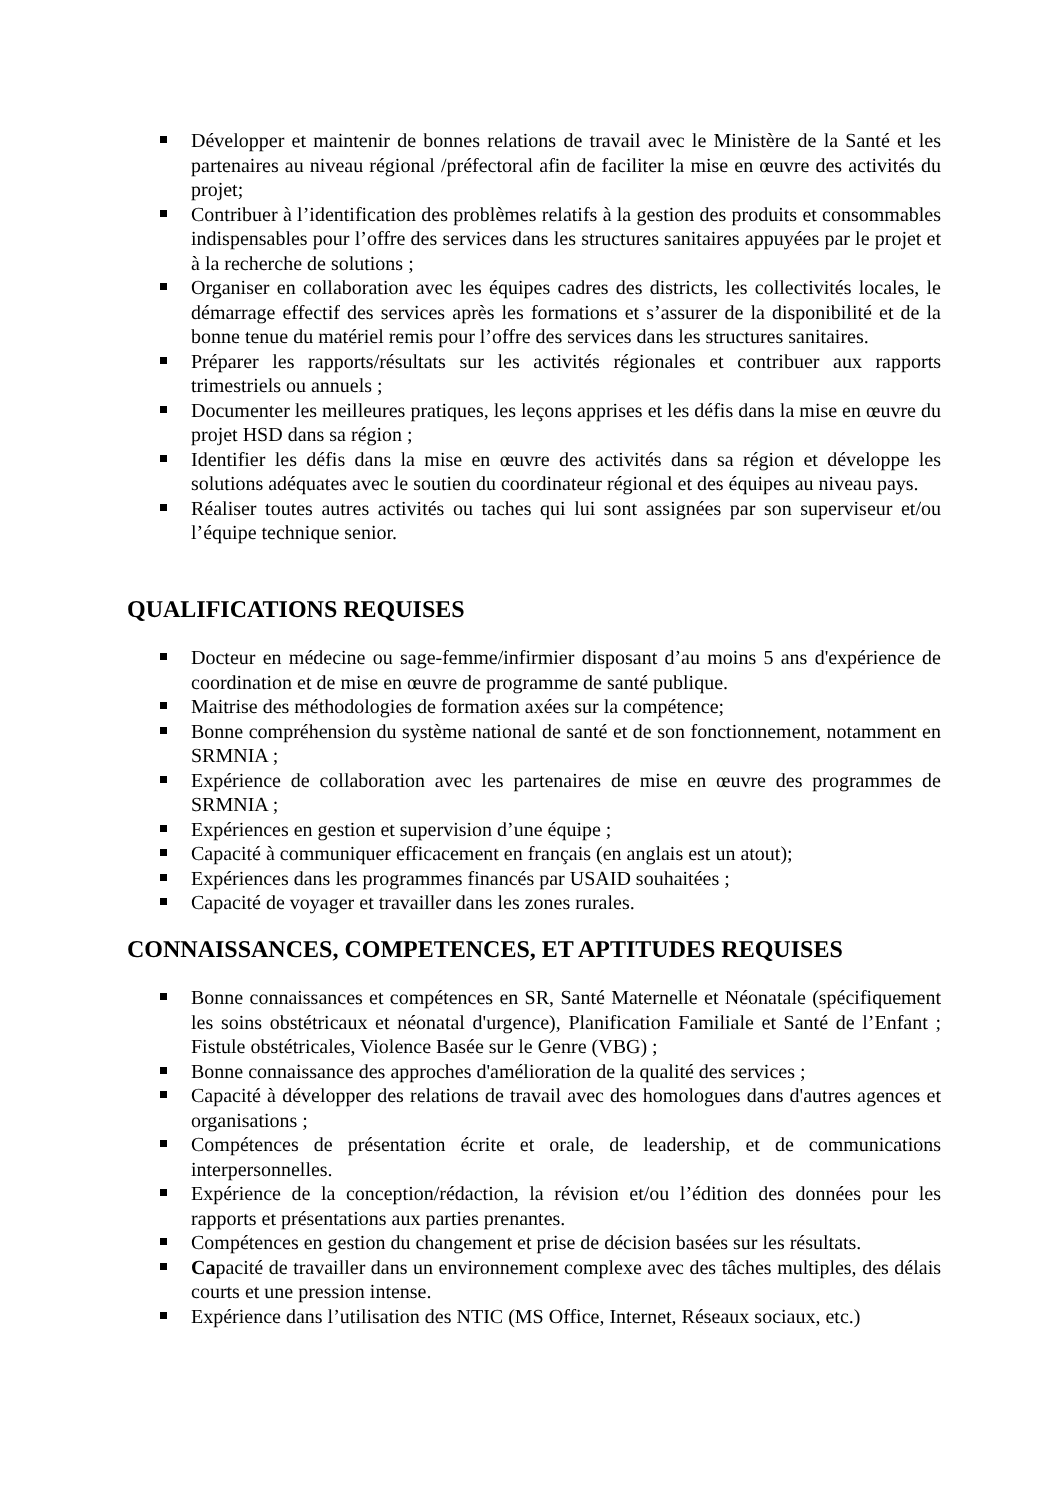Développer et maintenir de bonnes relations de travail avec le Ministère de la Santé et les partenaires au niveau régional /préfectoral afin de faciliter la mise en œuvre des activités du projet;
Contribuer à l’identification des problèmes relatifs à la gestion des produits et consommables indispensables pour l’offre des services dans les structures sanitaires appuyées par le projet et à la recherche de solutions ;
Organiser en collaboration avec les équipes cadres des districts, les collectivités locales, le démarrage effectif des services après les formations et s’assurer de la disponibilité et de la bonne tenue du matériel remis pour l’offre des services dans les structures sanitaires.
Préparer les rapports/résultats sur les activités régionales et contribuer aux rapports trimestriels ou annuels ;
Documenter les meilleures pratiques, les leçons apprises et les défis dans la mise en œuvre du projet HSD dans sa région ;
Identifier les défis dans la mise en œuvre des activités dans sa région et développe les solutions adéquates avec le soutien du coordinateur régional et des équipes au niveau pays.
Réaliser toutes autres activités ou taches qui lui sont assignées par son superviseur et/ou l’équipe technique senior.
QUALIFICATIONS REQUISES
Docteur en médecine ou sage-femme/infirmier disposant d’au moins 5 ans d'expérience de coordination et de mise en œuvre de programme de santé publique.
Maitrise des méthodologies de formation axées sur la compétence;
Bonne compréhension du système national de santé et de son fonctionnement, notamment en SRMNIA ;
Expérience de collaboration avec les partenaires de mise en œuvre des programmes de SRMNIA ;
Expériences en gestion et supervision d’une équipe ;
Capacité à communiquer efficacement en français (en anglais est un atout);
Expériences dans les programmes financés par USAID souhaitées ;
Capacité de voyager et travailler dans les zones rurales.
CONNAISSANCES, COMPETENCES, ET APTITUDES REQUISES
Bonne connaissances et compétences en SR, Santé Maternelle et Néonatale (spécifiquement les soins obstétricaux et néonatal d'urgence), Planification Familiale et Santé de l’Enfant ; Fistule obstétricales, Violence Basée sur le Genre (VBG) ;
Bonne connaissance des approches d'amélioration de la qualité des services ;
Capacité à développer des relations de travail avec des homologues dans d'autres agences et organisations ;
Compétences de présentation écrite et orale, de leadership, et de communications interpersonnelles.
Expérience de la conception/rédaction, la révision et/ou l’édition des données pour les rapports et présentations aux parties prenantes.
Compétences en gestion du changement et prise de décision basées sur les résultats.
Capacité de travailler dans un environnement complexe avec des tâches multiples, des délais courts et une pression intense.
Expérience dans l’utilisation des NTIC (MS Office, Internet, Réseaux sociaux, etc.)